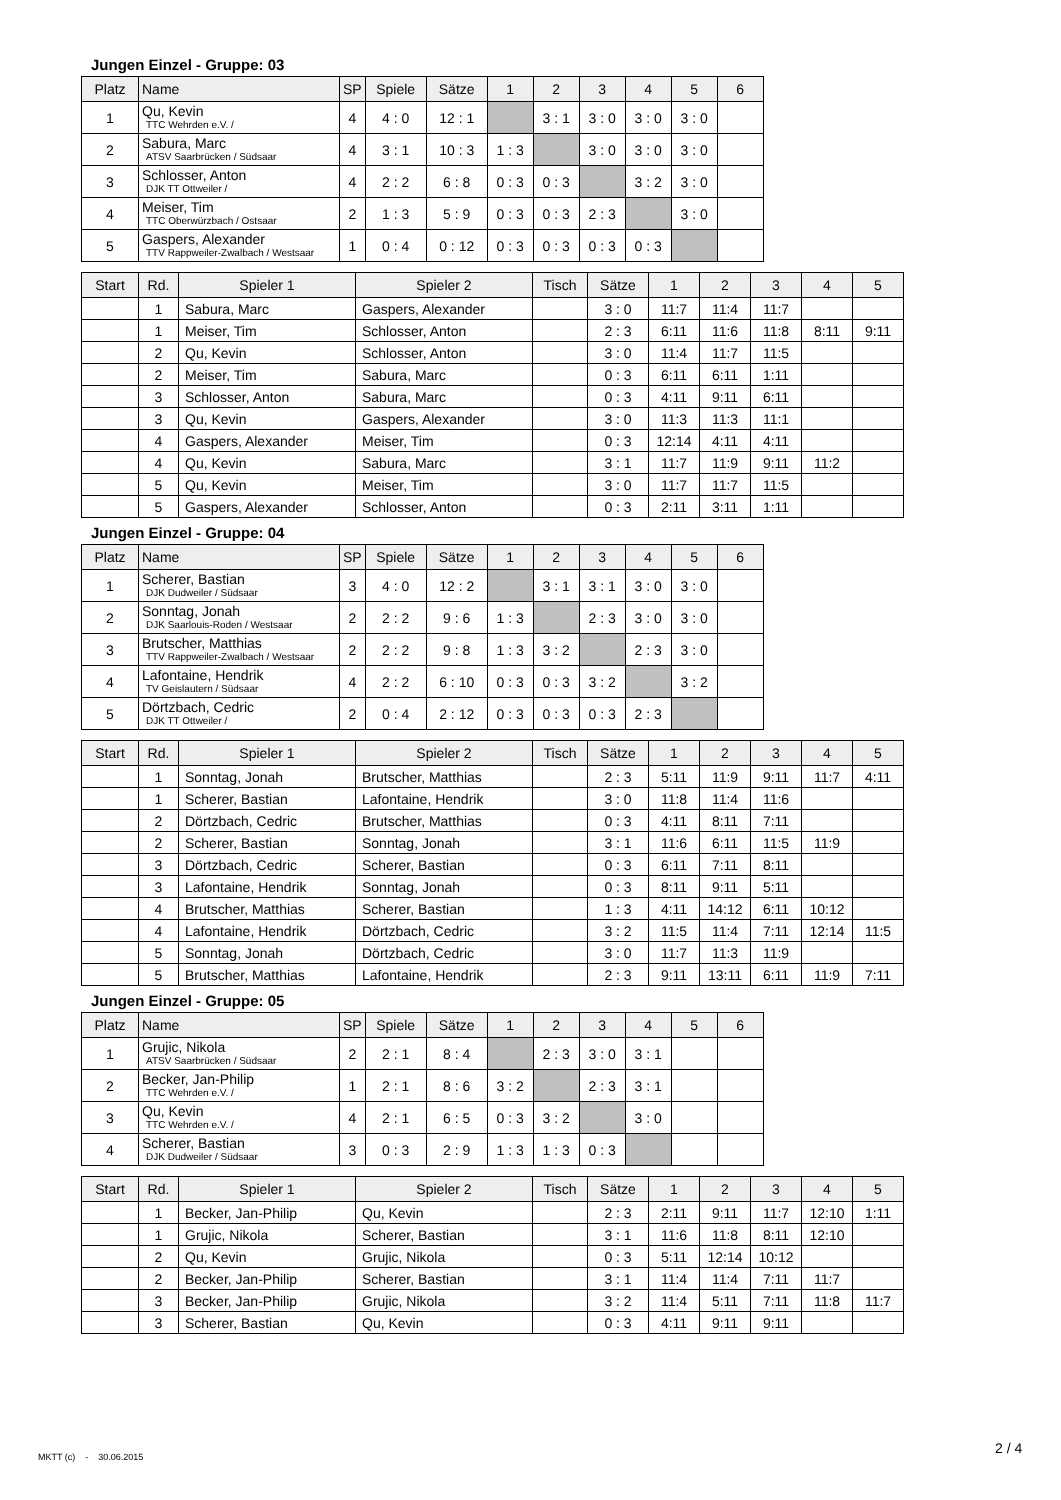Jungen Einzel - Gruppe: 03
| Platz | Name | SP | Spiele | Sätze | 1 | 2 | 3 | 4 | 5 | 6 |
| --- | --- | --- | --- | --- | --- | --- | --- | --- | --- | --- |
| 1 | Qu, Kevin TTC Wehrden e.V. / | 4 | 4 : 0 | 12 : 1 | | 3 : 1 | 3 : 0 | 3 : 0 | 3 : 0 | |
| 2 | Sabura, Marc ATSV Saarbrücken / Südsaar | 4 | 3 : 1 | 10 : 3 | 1 : 3 | | 3 : 0 | 3 : 0 | 3 : 0 | |
| 3 | Schlosser, Anton DJK TT Ottweiler / | 4 | 2 : 2 | 6 : 8 | 0 : 3 | 0 : 3 | | 3 : 2 | 3 : 0 | |
| 4 | Meiser, Tim TTC Oberwürzbach / Ostsaar | 2 | 1 : 3 | 5 : 9 | 0 : 3 | 0 : 3 | 2 : 3 | | 3 : 0 | |
| 5 | Gaspers, Alexander TTV Rappweiler-Zwalbach / Westsaar | 1 | 0 : 4 | 0 : 12 | 0 : 3 | 0 : 3 | 0 : 3 | 0 : 3 | | |
| Start | Rd. | Spieler 1 | Spieler 2 | Tisch | Sätze | 1 | 2 | 3 | 4 | 5 |
| --- | --- | --- | --- | --- | --- | --- | --- | --- | --- | --- |
| | 1 | Sabura, Marc | Gaspers, Alexander | | 3 : 0 | 11:7 | 11:4 | 11:7 | | |
| | 1 | Meiser, Tim | Schlosser, Anton | | 2 : 3 | 6:11 | 11:6 | 11:8 | 8:11 | 9:11 |
| | 2 | Qu, Kevin | Schlosser, Anton | | 3 : 0 | 11:4 | 11:7 | 11:5 | | |
| | 2 | Meiser, Tim | Sabura, Marc | | 0 : 3 | 6:11 | 6:11 | 1:11 | | |
| | 3 | Schlosser, Anton | Sabura, Marc | | 0 : 3 | 4:11 | 9:11 | 6:11 | | |
| | 3 | Qu, Kevin | Gaspers, Alexander | | 3 : 0 | 11:3 | 11:3 | 11:1 | | |
| | 4 | Gaspers, Alexander | Meiser, Tim | | 0 : 3 | 12:14 | 4:11 | 4:11 | | |
| | 4 | Qu, Kevin | Sabura, Marc | | 3 : 1 | 11:7 | 11:9 | 9:11 | 11:2 | |
| | 5 | Qu, Kevin | Meiser, Tim | | 3 : 0 | 11:7 | 11:7 | 11:5 | | |
| | 5 | Gaspers, Alexander | Schlosser, Anton | | 0 : 3 | 2:11 | 3:11 | 1:11 | | |
Jungen Einzel - Gruppe: 04
| Platz | Name | SP | Spiele | Sätze | 1 | 2 | 3 | 4 | 5 | 6 |
| --- | --- | --- | --- | --- | --- | --- | --- | --- | --- | --- |
| 1 | Scherer, Bastian DJK Dudweiler / Südsaar | 3 | 4 : 0 | 12 : 2 | | 3 : 1 | 3 : 1 | 3 : 0 | 3 : 0 | |
| 2 | Sonntag, Jonah DJK Saarlouis-Roden / Westsaar | 2 | 2 : 2 | 9 : 6 | 1 : 3 | | 2 : 3 | 3 : 0 | 3 : 0 | |
| 3 | Brutscher, Matthias TTV Rappweiler-Zwalbach / Westsaar | 2 | 2 : 2 | 9 : 8 | 1 : 3 | 3 : 2 | | 2 : 3 | 3 : 0 | |
| 4 | Lafontaine, Hendrik TV Geislautern / Südsaar | 4 | 2 : 2 | 6 : 10 | 0 : 3 | 0 : 3 | 3 : 2 | | 3 : 2 | |
| 5 | Dörtzbach, Cedric DJK TT Ottweiler / | 2 | 0 : 4 | 2 : 12 | 0 : 3 | 0 : 3 | 0 : 3 | 2 : 3 | | |
| Start | Rd. | Spieler 1 | Spieler 2 | Tisch | Sätze | 1 | 2 | 3 | 4 | 5 |
| --- | --- | --- | --- | --- | --- | --- | --- | --- | --- | --- |
| | 1 | Sonntag, Jonah | Brutscher, Matthias | | 2 : 3 | 5:11 | 11:9 | 9:11 | 11:7 | 4:11 |
| | 1 | Scherer, Bastian | Lafontaine, Hendrik | | 3 : 0 | 11:8 | 11:4 | 11:6 | | |
| | 2 | Dörtzbach, Cedric | Brutscher, Matthias | | 0 : 3 | 4:11 | 8:11 | 7:11 | | |
| | 2 | Scherer, Bastian | Sonntag, Jonah | | 3 : 1 | 11:6 | 6:11 | 11:5 | 11:9 | |
| | 3 | Dörtzbach, Cedric | Scherer, Bastian | | 0 : 3 | 6:11 | 7:11 | 8:11 | | |
| | 3 | Lafontaine, Hendrik | Sonntag, Jonah | | 0 : 3 | 8:11 | 9:11 | 5:11 | | |
| | 4 | Brutscher, Matthias | Scherer, Bastian | | 1 : 3 | 4:11 | 14:12 | 6:11 | 10:12 | |
| | 4 | Lafontaine, Hendrik | Dörtzbach, Cedric | | 3 : 2 | 11:5 | 11:4 | 7:11 | 12:14 | 11:5 |
| | 5 | Sonntag, Jonah | Dörtzbach, Cedric | | 3 : 0 | 11:7 | 11:3 | 11:9 | | |
| | 5 | Brutscher, Matthias | Lafontaine, Hendrik | | 2 : 3 | 9:11 | 13:11 | 6:11 | 11:9 | 7:11 |
Jungen Einzel - Gruppe: 05
| Platz | Name | SP | Spiele | Sätze | 1 | 2 | 3 | 4 | 5 | 6 |
| --- | --- | --- | --- | --- | --- | --- | --- | --- | --- | --- |
| 1 | Grujic, Nikola ATSV Saarbrücken / Südsaar | 2 | 2 : 1 | 8 : 4 | | 2 : 3 | 3 : 0 | 3 : 1 | | |
| 2 | Becker, Jan-Philip TTC Wehrden e.V. / | 1 | 2 : 1 | 8 : 6 | 3 : 2 | | 2 : 3 | 3 : 1 | | |
| 3 | Qu, Kevin TTC Wehrden e.V. / | 4 | 2 : 1 | 6 : 5 | 0 : 3 | 3 : 2 | | 3 : 0 | | |
| 4 | Scherer, Bastian DJK Dudweiler / Südsaar | 3 | 0 : 3 | 2 : 9 | 1 : 3 | 1 : 3 | 0 : 3 | | | |
| Start | Rd. | Spieler 1 | Spieler 2 | Tisch | Sätze | 1 | 2 | 3 | 4 | 5 |
| --- | --- | --- | --- | --- | --- | --- | --- | --- | --- | --- |
| | 1 | Becker, Jan-Philip | Qu, Kevin | | 2 : 3 | 2:11 | 9:11 | 11:7 | 12:10 | 1:11 |
| | 1 | Grujic, Nikola | Scherer, Bastian | | 3 : 1 | 11:6 | 11:8 | 8:11 | 12:10 | |
| | 2 | Qu, Kevin | Grujic, Nikola | | 0 : 3 | 5:11 | 12:14 | 10:12 | | |
| | 2 | Becker, Jan-Philip | Scherer, Bastian | | 3 : 1 | 11:4 | 11:4 | 7:11 | 11:7 | |
| | 3 | Becker, Jan-Philip | Grujic, Nikola | | 3 : 2 | 11:4 | 5:11 | 7:11 | 11:8 | 11:7 |
| | 3 | Scherer, Bastian | Qu, Kevin | | 0 : 3 | 4:11 | 9:11 | 9:11 | | |
MKTT (c) - 30.06.2015
2 / 4